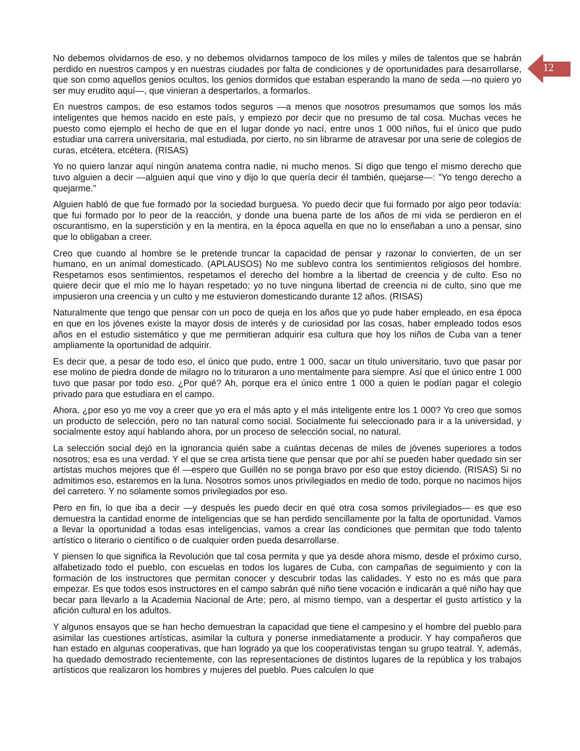12
No debemos olvidarnos de eso, y no debemos olvidarnos tampoco de los miles y miles de talentos que se habrán perdido en nuestros campos y en nuestras ciudades por falta de condiciones y de oportunidades para desarrollarse, que son como aquellos genios ocultos, los genios dormidos que estaban esperando la mano de seda —no quiero yo ser muy erudito aquí—, que vinieran a despertarlos, a formarlos.
En nuestros campos, de eso estamos todos seguros —a menos que nosotros presumamos que somos los más inteligentes que hemos nacido en este país, y empiezo por decir que no presumo de tal cosa. Muchas veces he puesto como ejemplo el hecho de que en el lugar donde yo nací, entre unos 1 000 niños, fui el único que pudo estudiar una carrera universitaria, mal estudiada, por cierto, no sin librarme de atravesar por una serie de colegios de curas, etcétera, etcétera. (RISAS)
Yo no quiero lanzar aquí ningún anatema contra nadie, ni mucho menos. Sí digo que tengo el mismo derecho que tuvo alguien a decir —alguien aquí que vino y dijo lo que quería decir él también, quejarse—: "Yo tengo derecho a quejarme."
Alguien habló de que fue formado por la sociedad burguesa. Yo puedo decir que fui formado por algo peor todavía: que fui formado por lo peor de la reacción, y donde una buena parte de los años de mi vida se perdieron en el oscurantismo, en la superstición y en la mentira, en la época aquella en que no lo enseñaban a uno a pensar, sino que lo obligaban a creer.
Creo que cuando al hombre se le pretende truncar la capacidad de pensar y razonar lo convierten, de un ser humano, en un animal domesticado. (APLAUSOS) No me sublevo contra los sentimientos religiosos del hombre. Respetamos esos sentimientos, respetamos el derecho del hombre a la libertad de creencia y de culto. Eso no quiere decir que el mío me lo hayan respetado; yo no tuve ninguna libertad de creencia ni de culto, sino que me impusieron una creencia y un culto y me estuvieron domesticando durante 12 años. (RISAS)
Naturalmente que tengo que pensar con un poco de queja en los años que yo pude haber empleado, en esa época en que en los jóvenes existe la mayor dosis de interés y de curiosidad por las cosas, haber empleado todos esos años en el estudio sistemático y que me permitieran adquirir esa cultura que hoy los niños de Cuba van a tener ampliamente la oportunidad de adquirir.
Es decir que, a pesar de todo eso, el único que pudo, entre 1 000, sacar un título universitario, tuvo que pasar por ese molino de piedra donde de milagro no lo trituraron a uno mentalmente para siempre. Así que el único entre 1 000 tuvo que pasar por todo eso. ¿Por qué? Ah, porque era el único entre 1 000 a quien le podían pagar el colegio privado para que estudiara en el campo.
Ahora, ¿por eso yo me voy a creer que yo era el más apto y el más inteligente entre los 1 000? Yo creo que somos un producto de selección, pero no tan natural como social. Socialmente fui seleccionado para ir a la universidad, y socialmente estoy aquí hablando ahora, por un proceso de selección social, no natural.
La selección social dejó en la ignorancia quién sabe a cuántas decenas de miles de jóvenes superiores a todos nosotros; esa es una verdad. Y el que se crea artista tiene que pensar que por ahí se pueden haber quedado sin ser artistas muchos mejores que él —espero que Guillén no se ponga bravo por eso que estoy diciendo. (RISAS) Si no admitimos eso, estaremos en la luna. Nosotros somos unos privilegiados en medio de todo, porque no nacimos hijos del carretero. Y no solamente somos privilegiados por eso.
Pero en fin, lo que iba a decir —y después les puedo decir en qué otra cosa somos privilegiados— es que eso demuestra la cantidad enorme de inteligencias que se han perdido sencillamente por la falta de oportunidad. Vamos a llevar la oportunidad a todas esas inteligencias, vamos a crear las condiciones que permitan que todo talento artístico o literario o científico o de cualquier orden pueda desarrollarse.
Y piensen lo que significa la Revolución que tal cosa permita y que ya desde ahora mismo, desde el próximo curso, alfabetizado todo el pueblo, con escuelas en todos los lugares de Cuba, con campañas de seguimiento y con la formación de los instructores que permitan conocer y descubrir todas las calidades. Y esto no es más que para empezar. Es que todos esos instructores en el campo sabrán qué niño tiene vocación e indicarán a qué niño hay que becar para llevarlo a la Academia Nacional de Arte; pero, al mismo tiempo, van a despertar el gusto artístico y la afición cultural en los adultos.
Y algunos ensayos que se han hecho demuestran la capacidad que tiene el campesino y el hombre del pueblo para asimilar las cuestiones artísticas, asimilar la cultura y ponerse inmediatamente a producir. Y hay compañeros que han estado en algunas cooperativas, que han logrado ya que los cooperativistas tengan su grupo teatral. Y, además, ha quedado demostrado recientemente, con las representaciones de distintos lugares de la república y los trabajos artísticos que realizaron los hombres y mujeres del pueblo. Pues calculen lo que